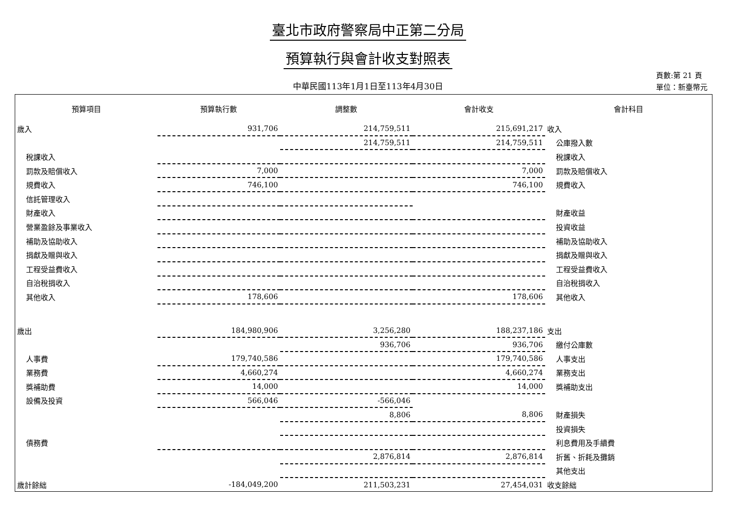臺北市政府警察局中正第二分局
預算執行與會計收支對照表
中華民國113年1月1日至113年4月30日
頁數:第 21 頁
單位：新臺幣元
| 預算項目 | 預算執行數 | 調整數 | 會計收支 | 會計科目 |
| --- | --- | --- | --- | --- |
| 歲入 | 931,706 | 214,759,511 | 215,691,217 | 收入 |
| | | 214,759,511 | 214,759,511 | 公庫撥入數 |
| 稅課收入 | | | | 稅課收入 |
| 罰款及賠償收入 | 7,000 | | 7,000 | 罰款及賠償收入 |
| 規費收入 | 746,100 | | 746,100 | 規費收入 |
| 信託管理收入 | | | | |
| 財產收入 | | | | 財產收益 |
| 營業盈餘及事業收入 | | | | 投資收益 |
| 補助及協助收入 | | | | 補助及協助收入 |
| 捐獻及贈與收入 | | | | 捐獻及贈與收入 |
| 工程受益費收入 | | | | 工程受益費收入 |
| 自治稅捐收入 | | | | 自治稅捐收入 |
| 其他收入 | 178,606 | | 178,606 | 其他收入 |
| 歲出 | 184,980,906 | 3,256,280 | 188,237,186 | 支出 |
| | | 936,706 | 936,706 | 繳付公庫數 |
| 人事費 | 179,740,586 | | 179,740,586 | 人事支出 |
| 業務費 | 4,660,274 | | 4,660,274 | 業務支出 |
| 獎補助費 | 14,000 | | 14,000 | 獎補助支出 |
| 設備及投資 | 566,046 | -566,046 | | |
| | | 8,806 | 8,806 | 財產損失 |
| | | | | 投資損失 |
| 債務費 | | | | 利息費用及手續費 |
| | | 2,876,814 | 2,876,814 | 折舊、折耗及攤銷 |
| | | | | 其他支出 |
| 歲計餘絀 | -184,049,200 | 211,503,231 | 27,454,031 | 收支餘絀 |